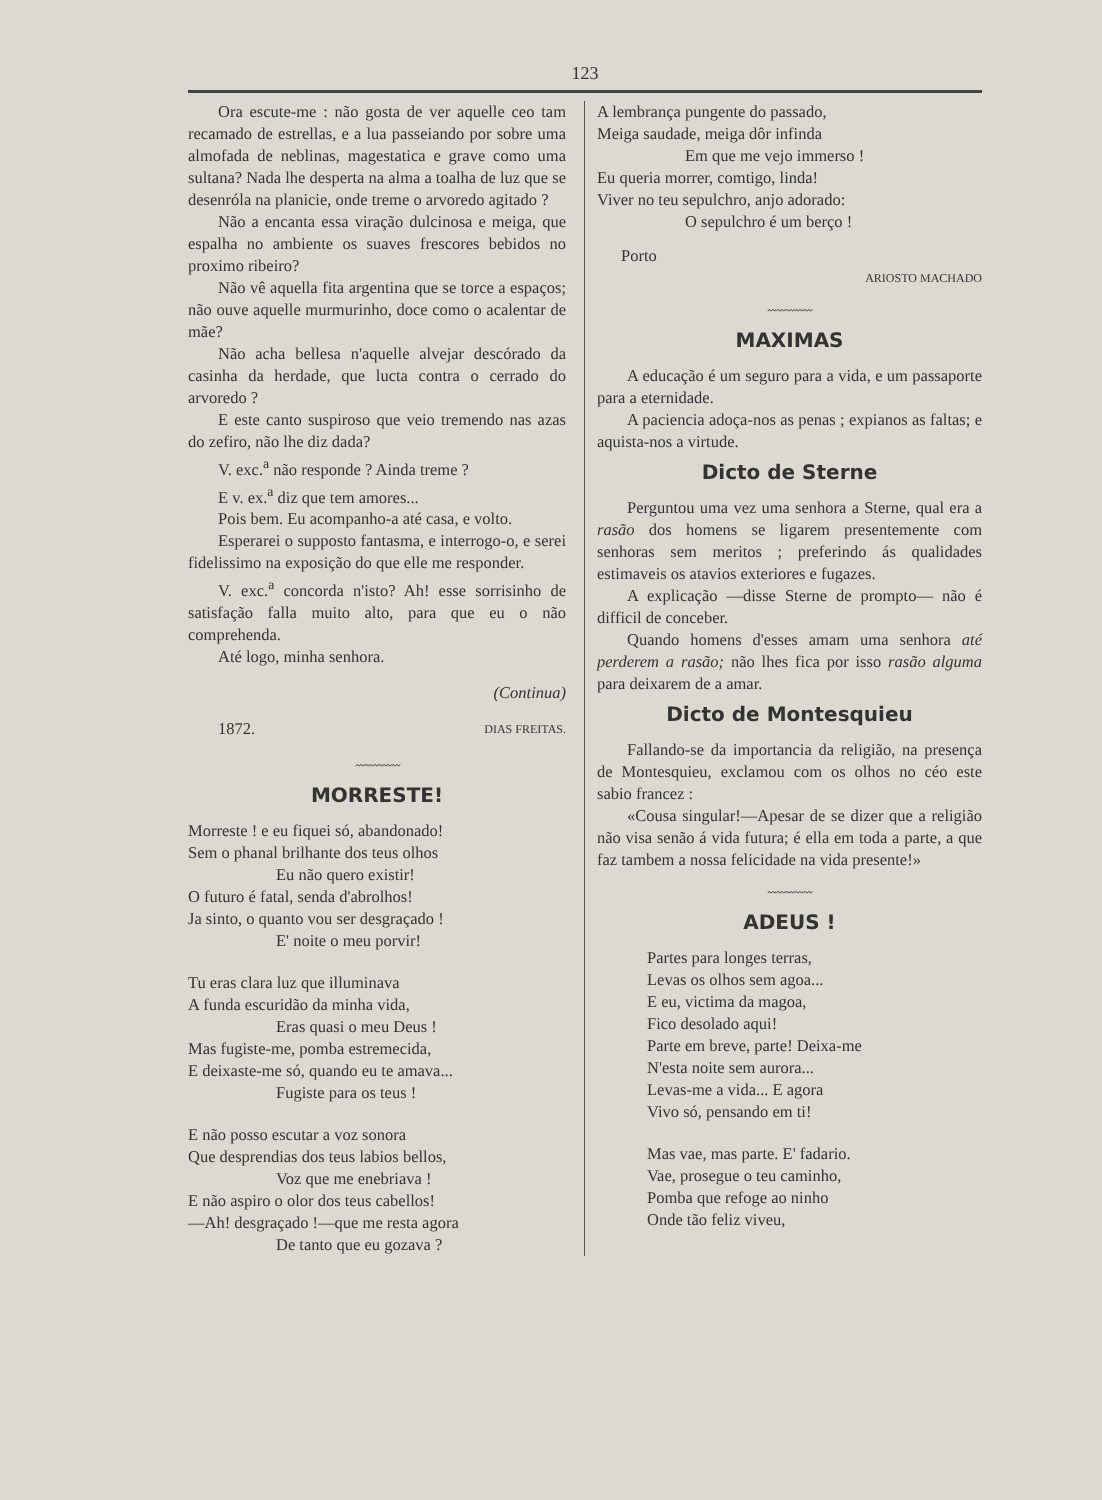123
Ora escute-me : não gosta de ver aquelle ceo tam recamado de estrellas, e a lua passeiando por sobre uma almofada de neblinas, magestatica e grave como uma sultana? Nada lhe desperta na alma a toalha de luz que se desenróla na planicie, onde treme o arvoredo agitado ?
Não a encanta essa viração dulcinosa e meiga, que espalha no ambiente os suaves frescores bebidos no proximo ribeiro?
Não vê aquella fita argentina que se torce a espaços; não ouve aquelle murmurinho, doce como o acalentar de mãe?
Não acha bellesa n'aquelle alvejar descórado da casinha da herdade, que lucta contra o cerrado do arvoredo ?
E este canto suspiroso que veio tremendo nas azas do zefiro, não lhe diz dada?
V. exc.<sup>a</sup> não responde ? Ainda treme ?
E v. ex.<sup>a</sup> diz que tem amores...
Pois bem. Eu acompanho-a até casa, e volto.
Esperarei o supposto fantasma, e interrogo-o, e serei fidelissimo na exposição do que elle me responder.
V. exc.<sup>a</sup> concorda n'isto? Ah! esse sorrisinho de satisfação falla muito alto, para que eu o não comprehenda.
Até logo, minha senhora.
(Continua)
1872. DIAS FREITAS.
〰〰〰〰〰
MORRESTE!
Morreste ! e eu fiquei só, abandonado!
Sem o phanal brilhante dos teus olhos
Eu não quero existir!
O futuro é fatal, senda d'abrolhos!
Ja sinto, o quanto vou ser desgraçado !
E' noite o meu porvir!
Tu eras clara luz que illuminava
A funda escuridão da minha vida,
Eras quasi o meu Deus !
Mas fugiste-me, pomba estremecida,
E deixaste-me só, quando eu te amava...
Fugiste para os teus !
E não posso escutar a voz sonora
Que desprendias dos teus labios bellos,
Voz que me enebriava !
E não aspiro o olor dos teus cabellos!
—Ah! desgraçado !—que me resta agora
De tanto que eu gozava ?
A lembrança pungente do passado,
Meiga saudade, meiga dôr infinda
Em que me vejo immerso !
Eu queria morrer, comtigo, linda!
Viver no teu sepulchro, anjo adorado:
O sepulchro é um berço !
Porto
ARIOSTO MACHADO
〰〰〰〰〰
MAXIMAS
A educação é um seguro para a vida, e um passaporte para a eternidade.
A paciencia adoça-nos as penas ; expianos as faltas; e aquista-nos a virtude.
Dicto de Sterne
Perguntou uma vez uma senhora a Sterne, qual era a rasão dos homens se ligarem presentemente com senhoras sem meritos ; preferindo ás qualidades estimaveis os atavios exteriores e fugazes.
A explicação —disse Sterne de prompto— não é difficil de conceber.
Quando homens d'esses amam uma senhora até perderem a rasão; não lhes fica por isso rasão alguma para deixarem de a amar.
Dicto de Montesquieu
Fallando-se da importancia da religião, na presença de Montesquieu, exclamou com os olhos no céo este sabio francez :
«Cousa singular!—Apesar de se dizer que a religião não visa senão á vida futura; é ella em toda a parte, a que faz tambem a nossa felicidade na vida presente!»
〰〰〰〰〰
ADEUS !
Partes para longes terras,
Levas os olhos sem agoa...
E eu, victima da magoa,
Fico desolado aqui!
Parte em breve, parte! Deixa-me
N'esta noite sem aurora...
Levas-me a vida... E agora
Vivo só, pensando em ti!
Mas vae, mas parte. E' fadario.
Vae, prosegue o teu caminho,
Pomba que refoge ao ninho
Onde tão feliz viveu,